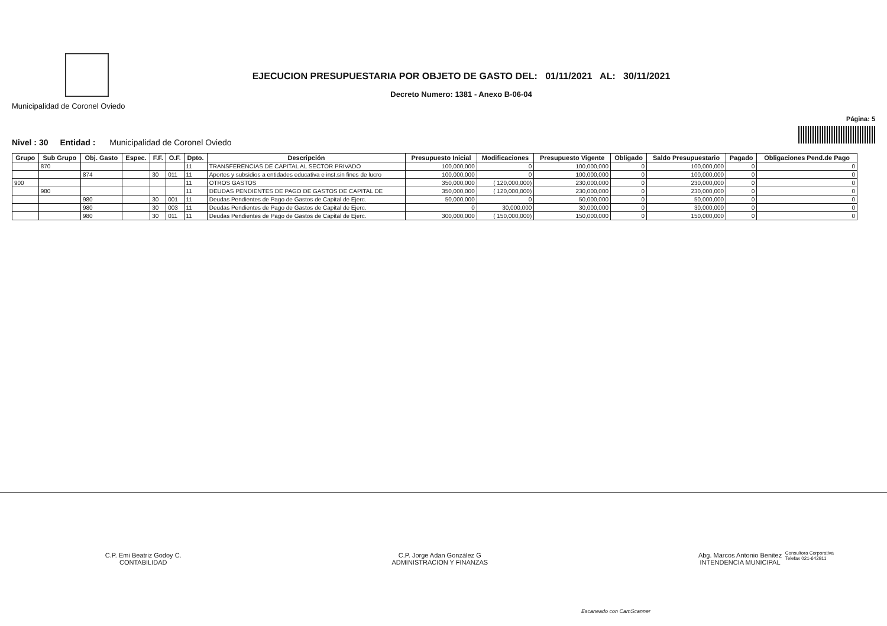Municipalidad de Coronel Oviedo
EJECUCION PRESUPUESTARIA POR OBJETO DE GASTO DEL: 01/11/2021 AL: 30/11/2021
Decreto Numero: 1381 - Anexo B-06-04
Página: 5
Nivel : 30 Entidad : Municipalidad de Coronel Oviedo
| Grupo | Sub Grupo | Obj. Gasto | Espec. | F.F. | O.F. | Dpto. | Descripción | Presupuesto Inicial | Modificaciones | Presupuesto Vigente | Obligado | Saldo Presupuestario | Pagado | Obligaciones Pend.de Pago |
| --- | --- | --- | --- | --- | --- | --- | --- | --- | --- | --- | --- | --- | --- | --- |
| | 870 | | | | | 11 | TRANSFERENCIAS DE CAPITAL AL SECTOR PRIVADO | 100,000,000 | 0 | 100,000,000 | 0 | 100,000,000 | 0 | 0 |
| | | 874 | | 30 | 011 | 11 | Aportes y subsidios a entidades educativa e inst.sin fines de lucro | 100,000,000 | 0 | 100,000,000 | 0 | 100,000,000 | 0 | 0 |
| 900 | | | | | | 11 | OTROS GASTOS | 350,000,000 | ( 120,000,000) | 230,000,000 | 0 | 230,000,000 | 0 | 0 |
| | 980 | | | | | 11 | DEUDAS PENDIENTES DE PAGO DE GASTOS DE CAPITAL DE | 350,000,000 | ( 120,000,000) | 230,000,000 | 0 | 230,000,000 | 0 | 0 |
| | | 980 | | 30 | 001 | 11 | Deudas Pendientes de Pago de Gastos de Capital de Ejerc. | 50,000,000 | 0 | 50,000,000 | 0 | 50,000,000 | 0 | 0 |
| | | 980 | | 30 | 003 | 11 | Deudas Pendientes de Pago de Gastos de Capital de Ejerc. | 0 | 30,000,000 | 30,000,000 | 0 | 30,000,000 | 0 | 0 |
| | | 980 | | 30 | 011 | 11 | Deudas Pendientes de Pago de Gastos de Capital de Ejerc. | 300,000,000 | ( 150,000,000) | 150,000,000 | 0 | 150,000,000 | 0 | 0 |
C.P. Emi Beatriz Godoy C.
CONTABILIDAD
C.P. Jorge Adan González G
ADMINISTRACION Y FINANZAS
Abg. Marcos Antonio Benitez
INTENDENCIA MUNICIPAL
Consultora Corporativa
Telefax 021-642911
Escaneado con CamScanner